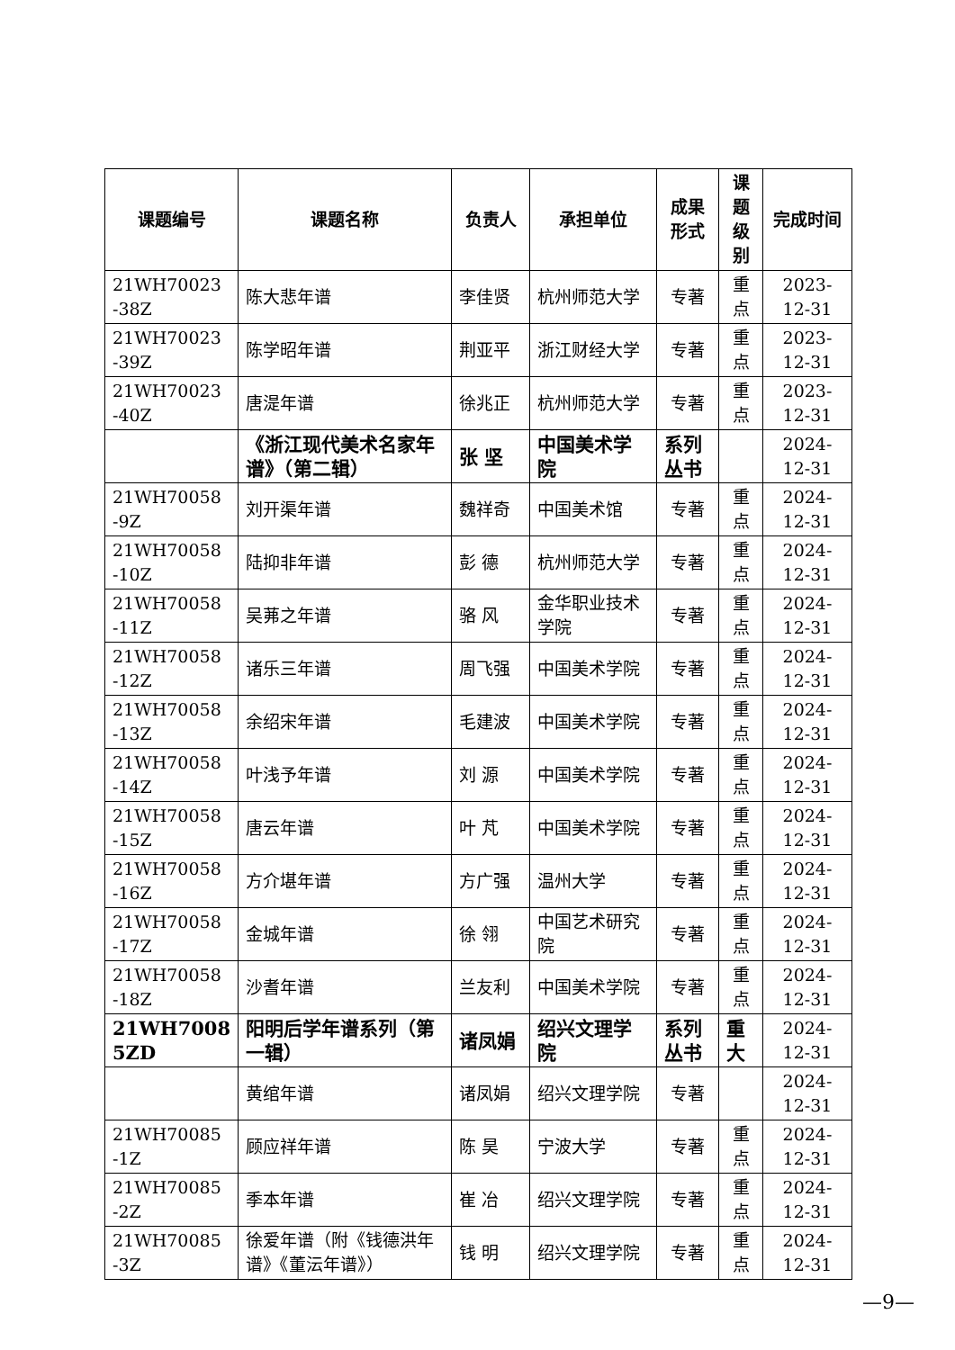| 课题编号 | 课题名称 | 负责人 | 承担单位 | 成果 形式 | 课题 级别 | 完成时间 |
| --- | --- | --- | --- | --- | --- | --- |
| 21WH70023 -38Z | 陈大悲年谱 | 李佳贤 | 杭州师范大学 | 专著 | 重点 | 2023-12-31 |
| 21WH70023 -39Z | 陈学昭年谱 | 荆亚平 | 浙江财经大学 | 专著 | 重点 | 2023-12-31 |
| 21WH70023 -40Z | 唐湜年谱 | 徐兆正 | 杭州师范大学 | 专著 | 重点 | 2023-12-31 |
| | 《浙江现代美术名家年谱》（第二辑） | 张 坚 | 中国美术学院 | 系列丛书 | | 2024-12-31 |
| 21WH70058 -9Z | 刘开渠年谱 | 魏祥奇 | 中国美术馆 | 专著 | 重点 | 2024-12-31 |
| 21WH70058 -10Z | 陆抑非年谱 | 彭 德 | 杭州师范大学 | 专著 | 重点 | 2024-12-31 |
| 21WH70058 -11Z | 吴茀之年谱 | 骆 风 | 金华职业技术学院 | 专著 | 重点 | 2024-12-31 |
| 21WH70058 -12Z | 诸乐三年谱 | 周飞强 | 中国美术学院 | 专著 | 重点 | 2024-12-31 |
| 21WH70058 -13Z | 余绍宋年谱 | 毛建波 | 中国美术学院 | 专著 | 重点 | 2024-12-31 |
| 21WH70058 -14Z | 叶浅予年谱 | 刘 源 | 中国美术学院 | 专著 | 重点 | 2024-12-31 |
| 21WH70058 -15Z | 唐云年谱 | 叶 芃 | 中国美术学院 | 专著 | 重点 | 2024-12-31 |
| 21WH70058 -16Z | 方介堪年谱 | 方广强 | 温州大学 | 专著 | 重点 | 2024-12-31 |
| 21WH70058 -17Z | 金城年谱 | 徐 翎 | 中国艺术研究院 | 专著 | 重点 | 2024-12-31 |
| 21WH70058 -18Z | 沙耆年谱 | 兰友利 | 中国美术学院 | 专著 | 重点 | 2024-12-31 |
| 21WH7008 5ZD | 阳明后学年谱系列（第一辑） | 诸凤娟 | 绍兴文理学院 | 系列丛书 | 重大 | 2024-12-31 |
| | 黄绾年谱 | 诸凤娟 | 绍兴文理学院 | 专著 | | 2024-12-31 |
| 21WH70085 -1Z | 顾应祥年谱 | 陈 昊 | 宁波大学 | 专著 | 重点 | 2024-12-31 |
| 21WH70085 -2Z | 季本年谱 | 崔 冶 | 绍兴文理学院 | 专著 | 重点 | 2024-12-31 |
| 21WH70085 -3Z | 徐爱年谱（附《钱德洪年谱》《董沄年谱》） | 钱 明 | 绍兴文理学院 | 专著 | 重点 | 2024-12-31 |
—9—